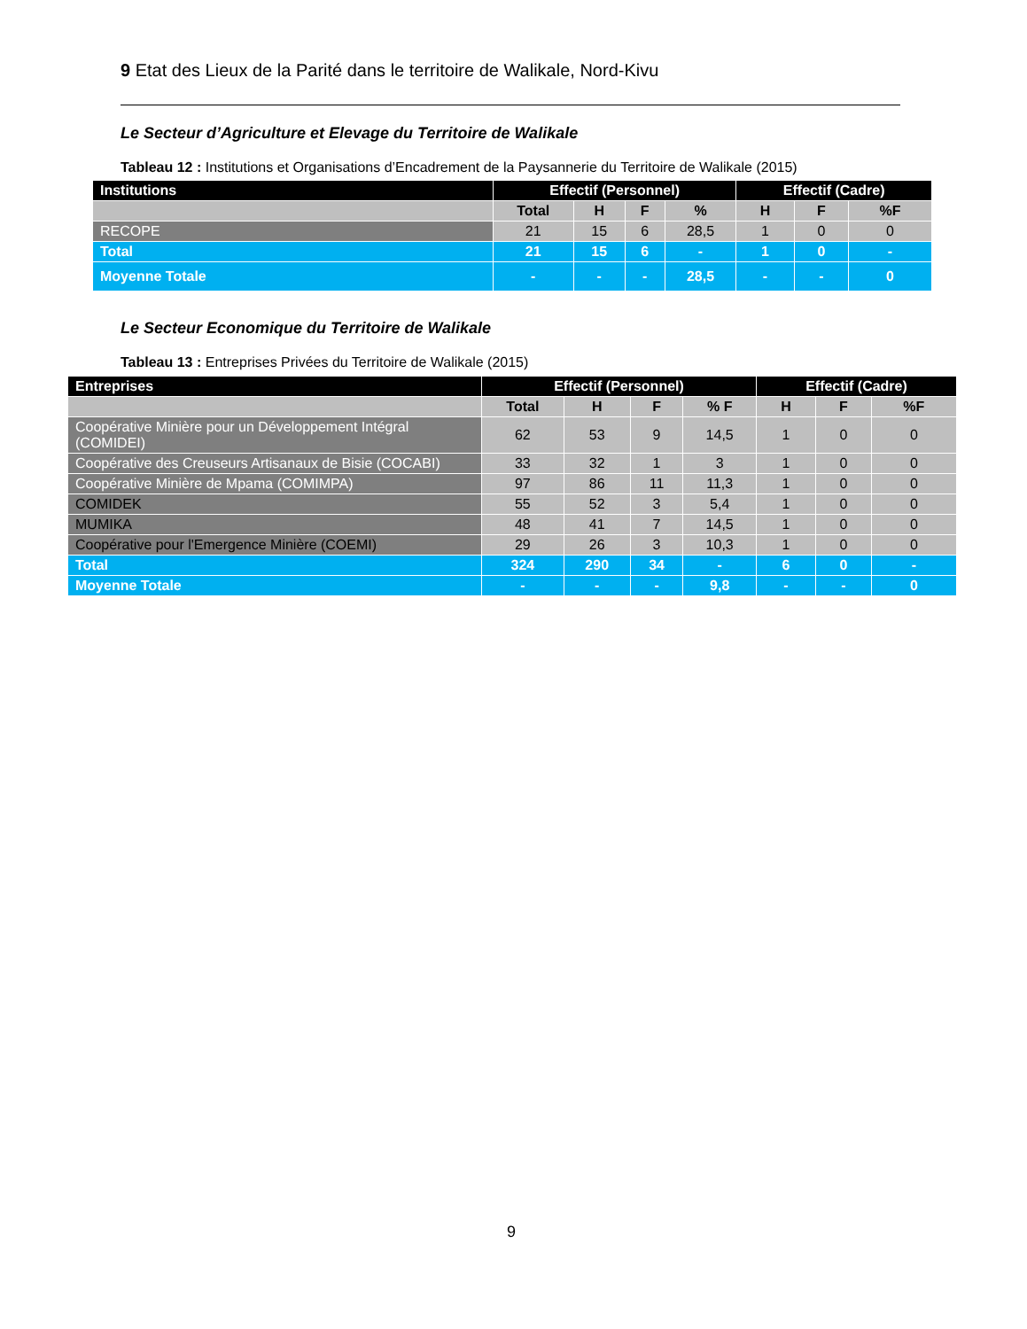9 Etat des Lieux de la Parité dans le territoire de Walikale, Nord-Kivu
Le Secteur d’Agriculture et Elevage du Territoire de Walikale
Tableau 12 : Institutions et Organisations d’Encadrement de la Paysannerie du Territoire de Walikale (2015)
| Institutions | Effectif (Personnel) | | | | Effectif (Cadre) | | |
| --- | --- | --- | --- | --- | --- | --- | --- |
| | Total | H | F | % | H | F | %F |
| RECOPE | 21 | 15 | 6 | 28,5 | 1 | 0 | 0 |
| Total | 21 | 15 | 6 | - | 1 | 0 | - |
| Moyenne Totale | - | - | - | 28,5 | - | - | 0 |
Le Secteur Economique du Territoire de Walikale
Tableau 13 : Entreprises Privées du Territoire de Walikale (2015)
| Entreprises | Effectif (Personnel) | | | | Effectif (Cadre) | | |
| --- | --- | --- | --- | --- | --- | --- | --- |
| | Total | H | F | % F | H | F | %F |
| Coopérative Minière pour un Développement Intégral (COMIDEI) | 62 | 53 | 9 | 14,5 | 1 | 0 | 0 |
| Coopérative des Creuseurs Artisanaux de Bisie (COCABI) | 33 | 32 | 1 | 3 | 1 | 0 | 0 |
| Coopérative Minière de Mpama (COMIMPA) | 97 | 86 | 11 | 11,3 | 1 | 0 | 0 |
| COMIDEK | 55 | 52 | 3 | 5,4 | 1 | 0 | 0 |
| MUMIKA | 48 | 41 | 7 | 14,5 | 1 | 0 | 0 |
| Coopérative pour l'Emergence Minière (COEMI) | 29 | 26 | 3 | 10,3 | 1 | 0 | 0 |
| Total | 324 | 290 | 34 | - | 6 | 0 | - |
| Moyenne Totale | - | - | - | 9,8 | - | - | 0 |
9